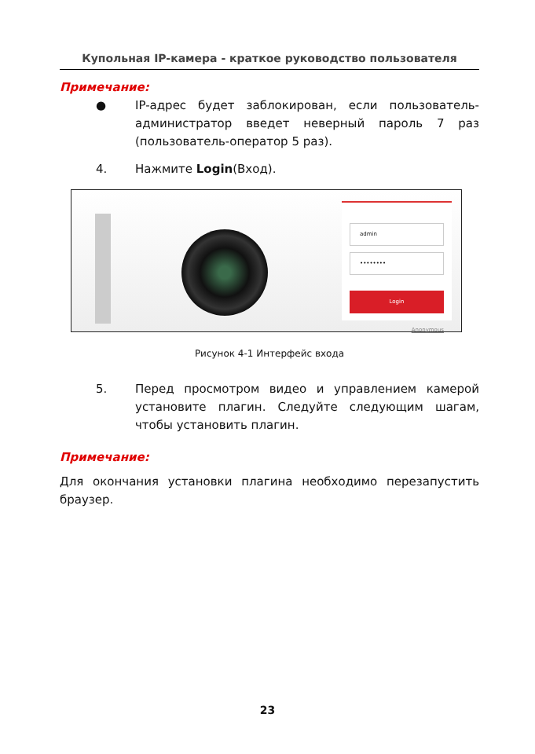Купольная IP-камера - краткое руководство пользователя
Примечание:
● IP-адрес будет заблокирован, если пользователь-администратор введет неверный пароль 7 раз (пользователь-оператор 5 раз).
4. Нажмите Login(Вход).
admin
••••••••
Login
Anonymous
Рисунок 4-1 Интерфейс входа
5. Перед просмотром видео и управлением камерой установите плагин. Следуйте следующим шагам, чтобы установить плагин.
Примечание:
Для окончания установки плагина необходимо перезапустить браузер.
23